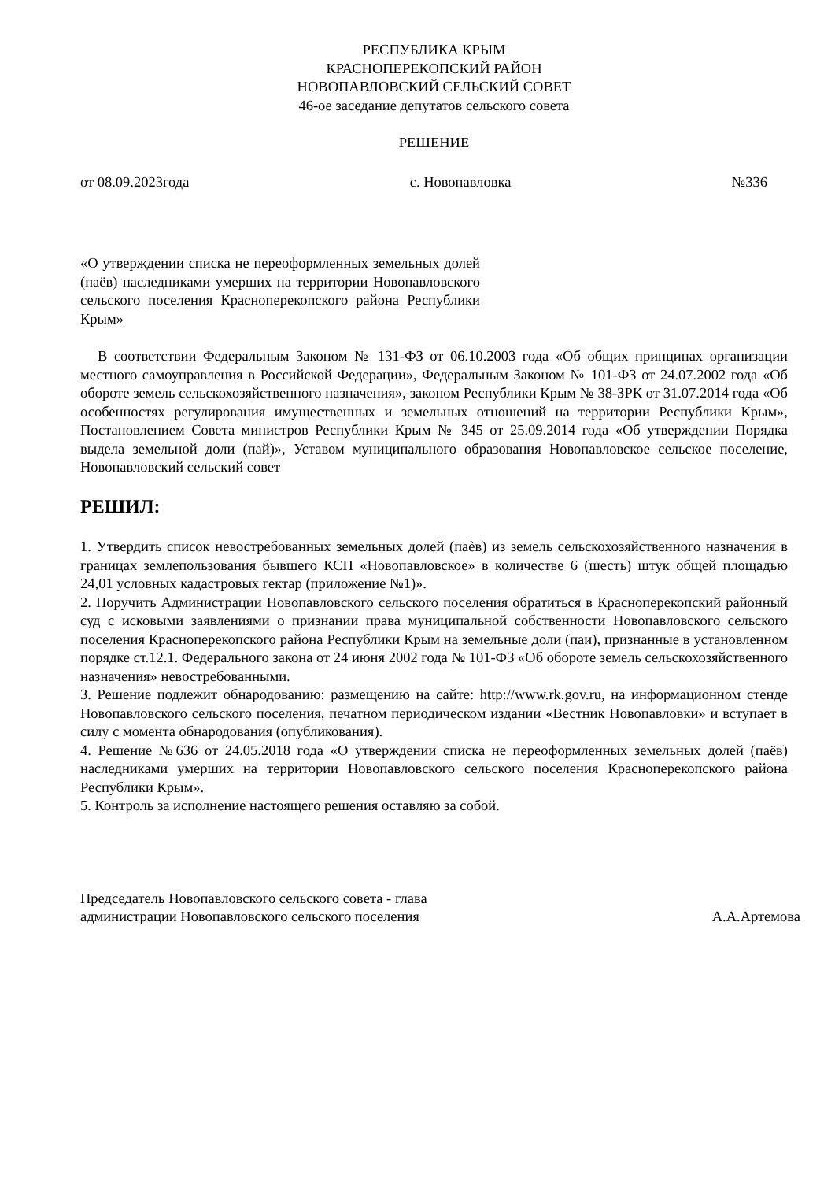РЕСПУБЛИКА КРЫМ
КРАСНОПЕРЕКОПСКИЙ РАЙОН
НОВОПАВЛОВСКИЙ СЕЛЬСКИЙ СОВЕТ
46-ое заседание депутатов сельского совета
РЕШЕНИЕ
от 08.09.2023года с. Новопавловка №336
«О утверждении списка не переоформленных земельных долей (паёв) наследниками умерших на территории Новопавловского сельского поселения Красноперекопского района Республики Крым»
В соответствии Федеральным Законом № 131-ФЗ от 06.10.2003 года «Об общих принципах организации местного самоуправления в Российской Федерации», Федеральным Законом № 101-ФЗ от 24.07.2002 года «Об обороте земель сельскохозяйственного назначения», законом Республики Крым № 38-ЗРК от 31.07.2014 года «Об особенностях регулирования имущественных и земельных отношений на территории Республики Крым», Постановлением Совета министров Республики Крым № 345 от 25.09.2014 года «Об утверждении Порядка выдела земельной доли (пай)», Уставом муниципального образования Новопавловское сельское поселение, Новопавловский сельский совет
РЕШИЛ:
1. Утвердить список невостребованных земельных долей (паѐв) из земель сельскохозяйственного назначения в границах землепользования бывшего КСП «Новопавловское» в количестве 6 (шесть) штук общей площадью 24,01 условных кадастровых гектар (приложение №1)».
2. Поручить Администрации Новопавловского сельского поселения обратиться в Красноперекопский районный суд с исковыми заявлениями о признании права муниципальной собственности Новопавловского сельского поселения Красноперекопского района Республики Крым на земельные доли (паи), признанные в установленном порядке ст.12.1. Федерального закона от 24 июня 2002 года № 101-ФЗ «Об обороте земель сельскохозяйственного назначения» невостребованными.
3. Решение подлежит обнародованию: размещению на сайте: http://www.rk.gov.ru, на информационном стенде Новопавловского сельского поселения, печатном периодическом издании «Вестник Новопавловки» и вступает в силу с момента обнародования (опубликования).
4. Решение №636 от 24.05.2018 года «О утверждении списка не переоформленных земельных долей (паёв) наследниками умерших на территории Новопавловского сельского поселения Красноперекопского района Республики Крым».
5. Контроль за исполнение настоящего решения оставляю за собой.
Председатель Новопавловского сельского совета - глава
администрации Новопавловского сельского поселения А.А.Артемова